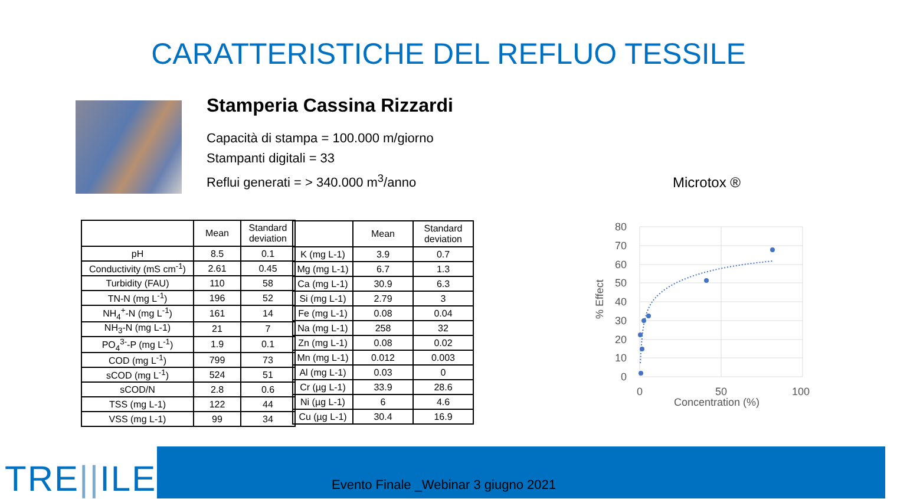CARATTERISTICHE DEL REFLUO TESSILE
Stamperia Cassina Rizzardi
Capacità di stampa = 100.000 m/giorno
Stampanti digitali = 33
Reflui generati = > 340.000 m<sup>3</sup>/anno
| | Mean | Standard deviation |
| --- | --- | --- |
| pH | 8.5 | 0.1 |
| Conductivity (mS cm<sup>-1</sup>) | 2.61 | 0.45 |
| Turbidity (FAU) | 110 | 58 |
| TN-N (mg L<sup>-1</sup>) | 196 | 52 |
| NH<sub>4</sub><sup>+</sup>-N (mg L<sup>-1</sup>) | 161 | 14 |
| NH<sub>3</sub>-N (mg L-1) | 21 | 7 |
| PO<sub>4</sub><sup>3-</sup>-P (mg L<sup>-1</sup>) | 1.9 | 0.1 |
| COD (mg L<sup>-1</sup>) | 799 | 73 |
| sCOD (mg L<sup>-1</sup>) | 524 | 51 |
| sCOD/N | 2.8 | 0.6 |
| TSS (mg L-1) | 122 | 44 |
| VSS (mg L-1) | 99 | 34 |
| | Mean | Standard deviation |
| --- | --- | --- |
| K (mg L-1) | 3.9 | 0.7 |
| Mg (mg L-1) | 6.7 | 1.3 |
| Ca (mg L-1) | 30.9 | 6.3 |
| Si (mg L-1) | 2.79 | 3 |
| Fe (mg L-1) | 0.08 | 0.04 |
| Na (mg L-1) | 258 | 32 |
| Zn (mg L-1) | 0.08 | 0.02 |
| Mn (mg L-1) | 0.012 | 0.003 |
| Al (mg L-1) | 0.03 | 0 |
| Cr (µg L-1) | 33.9 | 28.6 |
| Ni (µg L-1) | 6 | 4.6 |
| Cu (µg L-1) | 30.4 | 16.9 |
Microtox ®
80
70
60
50
40
30
20
10
0
0
50
100
Concentration (%)
% Effect
TRE||ILE
Evento Finale _Webinar 3 giugno 2021